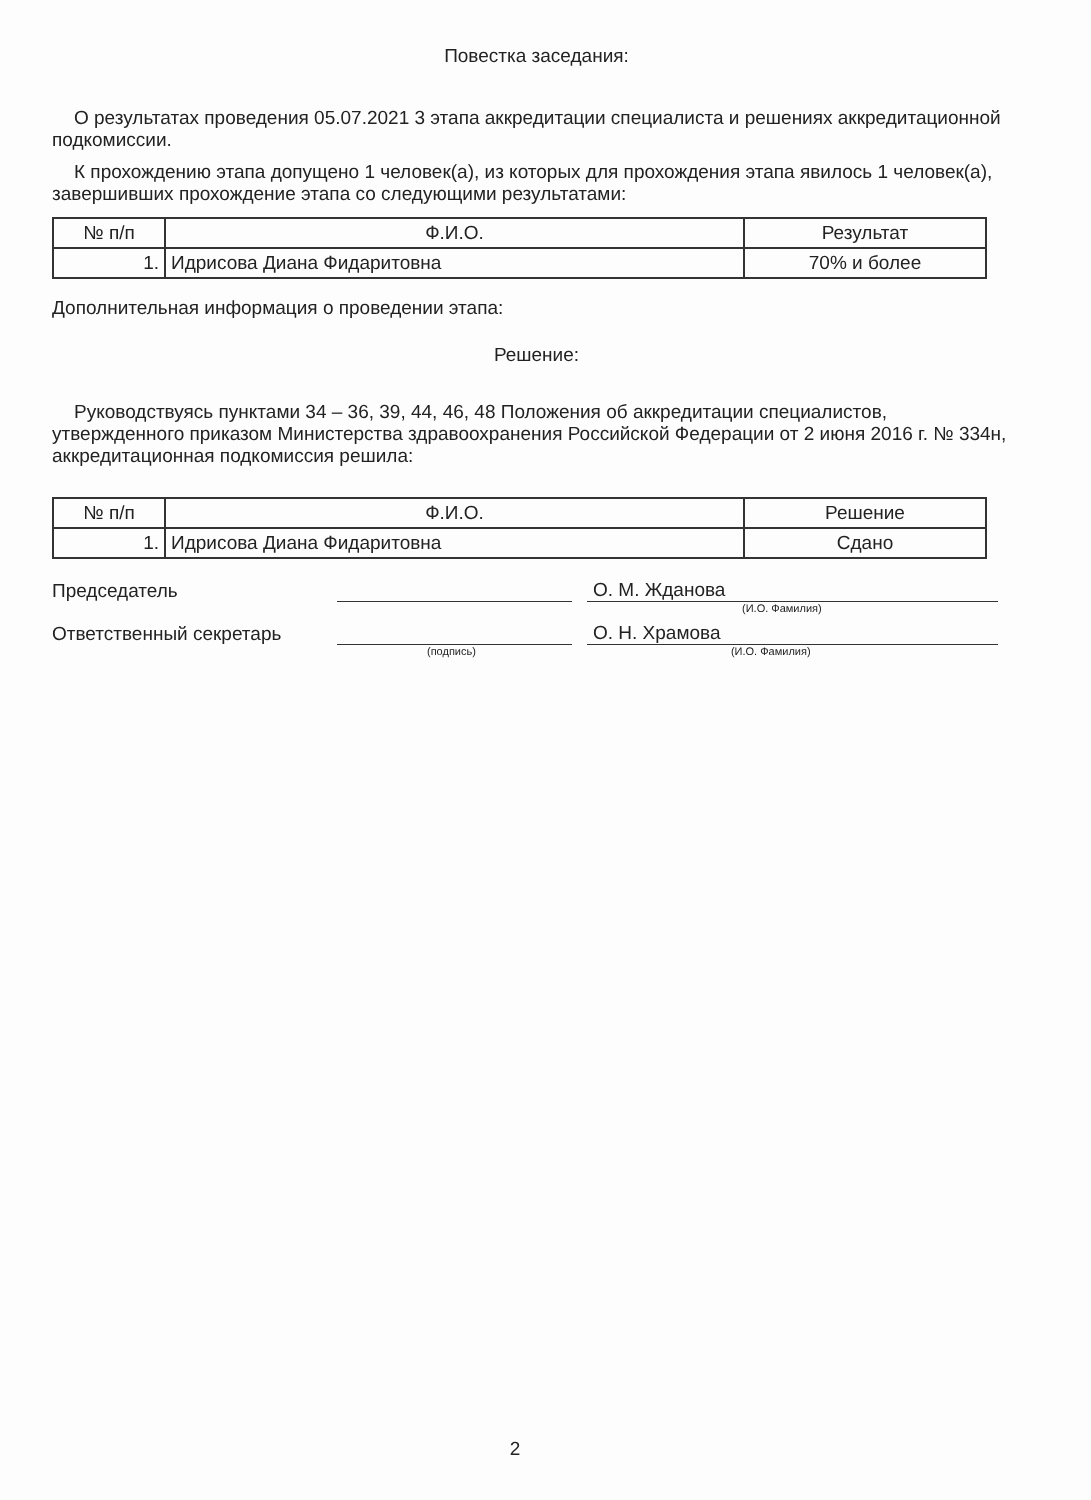Повестка заседания:
О результатах проведения 05.07.2021 3 этапа аккредитации специалиста и решениях аккредитационной подкомиссии.
К прохождению этапа допущено 1 человек(а), из которых для прохождения этапа явилось 1 человек(а), завершивших прохождение этапа со следующими результатами:
| № п/п | Ф.И.О. | Результат |
| --- | --- | --- |
| 1. | Идрисова Диана Фидаритовна | 70% и более |
Дополнительная информация о проведении этапа:
Решение:
Руководствуясь пунктами 34 – 36, 39, 44, 46, 48 Положения об аккредитации специалистов, утвержденного приказом Министерства здравоохранения Российской Федерации от 2 июня 2016 г. № 334н, аккредитационная подкомиссия решила:
| № п/п | Ф.И.О. | Решение |
| --- | --- | --- |
| 1. | Идрисова Диана Фидаритовна | Сдано |
Председатель
О. М. Жданова
(И.О. Фамилия)
Ответственный секретарь
О. Н. Храмова
(подпись) (И.О. Фамилия)
2